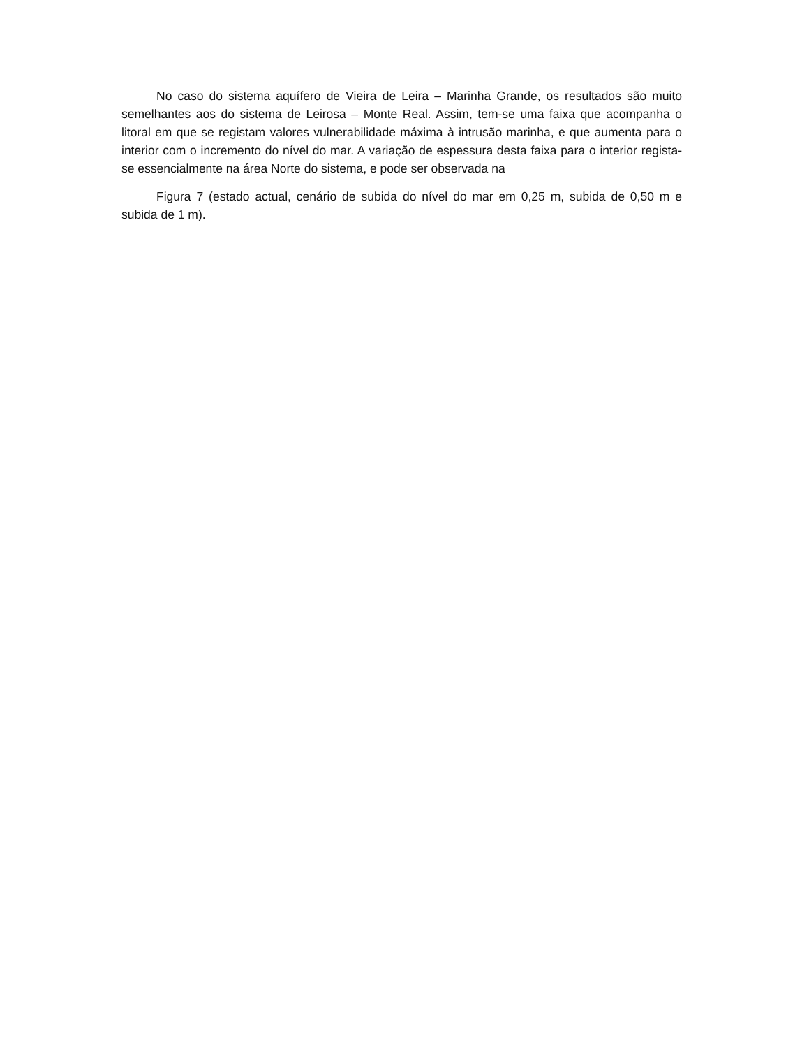No caso do sistema aquífero de Vieira de Leira – Marinha Grande, os resultados são muito semelhantes aos do sistema de Leirosa – Monte Real. Assim, tem-se uma faixa que acompanha o litoral em que se registam valores vulnerabilidade máxima à intrusão marinha, e que aumenta para o interior com o incremento do nível do mar. A variação de espessura desta faixa para o interior regista-se essencialmente na área Norte do sistema, e pode ser observada na
Figura 7 (estado actual, cenário de subida do nível do mar em 0,25 m, subida de 0,50 m e subida de 1 m).